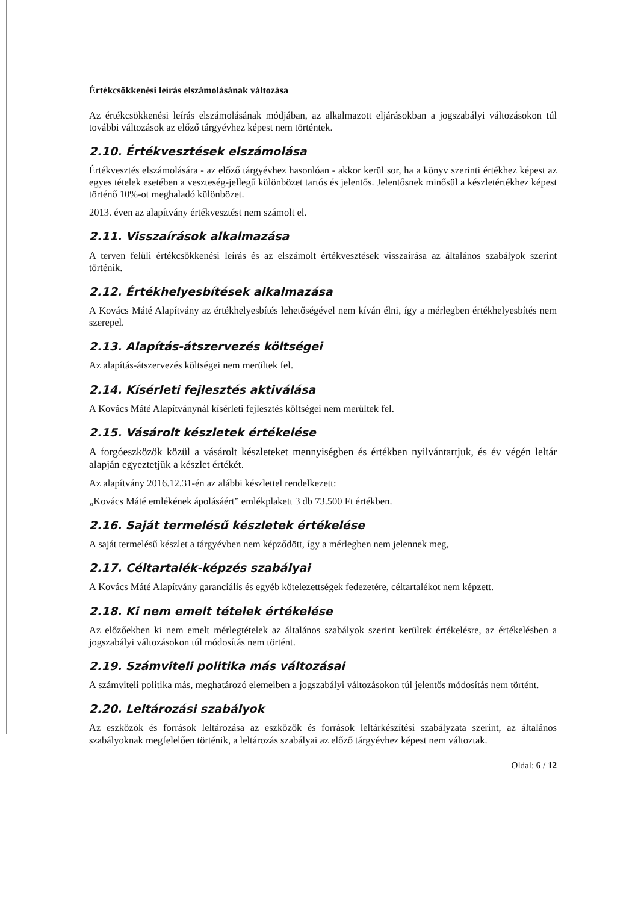Értékcsökkenési leírás elszámolásának változása
Az értékcsökkenési leírás elszámolásának módjában, az alkalmazott eljárásokban a jogszabályi változásokon túl további változások az előző tárgyévhez képest nem történtek.
2.10. Értékvesztések elszámolása
Értékvesztés elszámolására - az előző tárgyévhez hasonlóan - akkor kerül sor, ha a könyv szerinti értékhez képest az egyes tételek esetében a veszteség-jellegű különbözet tartós és jelentős. Jelentősnek minősül a készletértékhez képest történő 10%-ot meghaladó különbözet.
2013. éven az alapítvány értékvesztést nem számolt el.
2.11. Visszaírások alkalmazása
A terven felüli értékcsökkenési leírás és az elszámolt értékvesztések visszaírása az általános szabályok szerint történik.
2.12. Értékhelyesbítések alkalmazása
A Kovács Máté Alapítvány az értékhelyesbítés lehetőségével nem kíván élni, így a mérlegben értékhelyesbítés nem szerepel.
2.13. Alapítás-átszervezés költségei
Az alapítás-átszervezés költségei nem merültek fel.
2.14. Kísérleti fejlesztés aktiválása
A Kovács Máté Alapítványnál kísérleti fejlesztés költségei nem merültek fel.
2.15. Vásárolt készletek értékelése
A forgóeszközök közül a vásárolt készleteket mennyiségben és értékben nyilvántartjuk, és év végén leltár alapján egyeztetjük a készlet értékét.
Az alapítvány 2016.12.31-én az alábbi készlettel rendelkezett:
„Kovács Máté emlékének ápolásáért” emlékplakett 3 db 73.500 Ft értékben.
2.16. Saját termelésű készletek értékelése
A saját termelésű készlet a tárgyévben nem képződött, így a mérlegben nem jelennek meg,
2.17. Céltartalék-képzés szabályai
A Kovács Máté Alapítvány garanciális és egyéb kötelezettségek fedezetére, céltartalékot nem képzett.
2.18. Ki nem emelt tételek értékelése
Az előzőekben ki nem emelt mérlegtételek az általános szabályok szerint kerültek értékelésre, az értékelésben a jogszabályi változásokon túl módosítás nem történt.
2.19. Számviteli politika más változásai
A számviteli politika más, meghatározó elemeiben a jogszabályi változásokon túl jelentős módosítás nem történt.
2.20. Leltározási szabályok
Az eszközök és források leltározása az eszközök és források leltárkészítési szabályzata szerint, az általános szabályoknak megfelelően történik, a leltározás szabályai az előző tárgyévhez képest nem változtak.
Oldal: 6 / 12